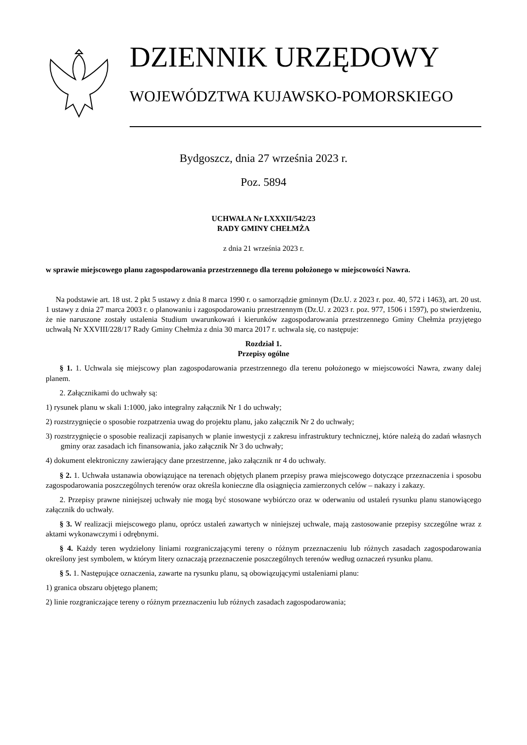DZIENNIK URZĘDOWY
WOJEWÓDZTWA KUJAWSKO-POMORSKIEGO
Bydgoszcz, dnia 27 września 2023 r.
Poz. 5894
UCHWAŁA Nr LXXXII/542/23
RADY GMINY CHEŁMŻA
z dnia 21 września 2023 r.
w sprawie miejscowego planu zagospodarowania przestrzennego dla terenu położonego w miejscowości Nawra.
Na podstawie art. 18 ust. 2 pkt 5 ustawy z dnia 8 marca 1990 r. o samorządzie gminnym (Dz.U. z 2023 r. poz. 40, 572 i 1463), art. 20 ust. 1 ustawy z dnia 27 marca 2003 r. o planowaniu i zagospodarowaniu przestrzennym (Dz.U. z 2023 r. poz. 977, 1506 i 1597), po stwierdzeniu, że nie naruszone zostały ustalenia Studium uwarunkowań i kierunków zagospodarowania przestrzennego Gminy Chełmża przyjętego uchwałą Nr XXVIII/228/17 Rady Gminy Chełmża z dnia 30 marca 2017 r. uchwala się, co następuje:
Rozdział 1.
Przepisy ogólne
§ 1. 1. Uchwala się miejscowy plan zagospodarowania przestrzennego dla terenu położonego w miejscowości Nawra, zwany dalej planem.
2. Załącznikami do uchwały są:
1) rysunek planu w skali 1:1000, jako integralny załącznik Nr 1 do uchwały;
2) rozstrzygnięcie o sposobie rozpatrzenia uwag do projektu planu, jako załącznik Nr 2 do uchwały;
3) rozstrzygnięcie o sposobie realizacji zapisanych w planie inwestycji z zakresu infrastruktury technicznej, które należą do zadań własnych gminy oraz zasadach ich finansowania, jako załącznik Nr 3 do uchwały;
4) dokument elektroniczny zawierający dane przestrzenne, jako załącznik nr 4 do uchwały.
§ 2. 1. Uchwała ustanawia obowiązujące na terenach objętych planem przepisy prawa miejscowego dotyczące przeznaczenia i sposobu zagospodarowania poszczególnych terenów oraz określa konieczne dla osiągnięcia zamierzonych celów – nakazy i zakazy.
2. Przepisy prawne niniejszej uchwały nie mogą być stosowane wybiórczo oraz w oderwaniu od ustaleń rysunku planu stanowiącego załącznik do uchwały.
§ 3. W realizacji miejscowego planu, oprócz ustaleń zawartych w niniejszej uchwale, mają zastosowanie przepisy szczególne wraz z aktami wykonawczymi i odrębnymi.
§ 4. Każdy teren wydzielony liniami rozgraniczającymi tereny o różnym przeznaczeniu lub różnych zasadach zagospodarowania określony jest symbolem, w którym litery oznaczają przeznaczenie poszczególnych terenów według oznaczeń rysunku planu.
§ 5. 1. Następujące oznaczenia, zawarte na rysunku planu, są obowiązującymi ustaleniami planu:
1) granica obszaru objętego planem;
2) linie rozgraniczające tereny o różnym przeznaczeniu lub różnych zasadach zagospodarowania;